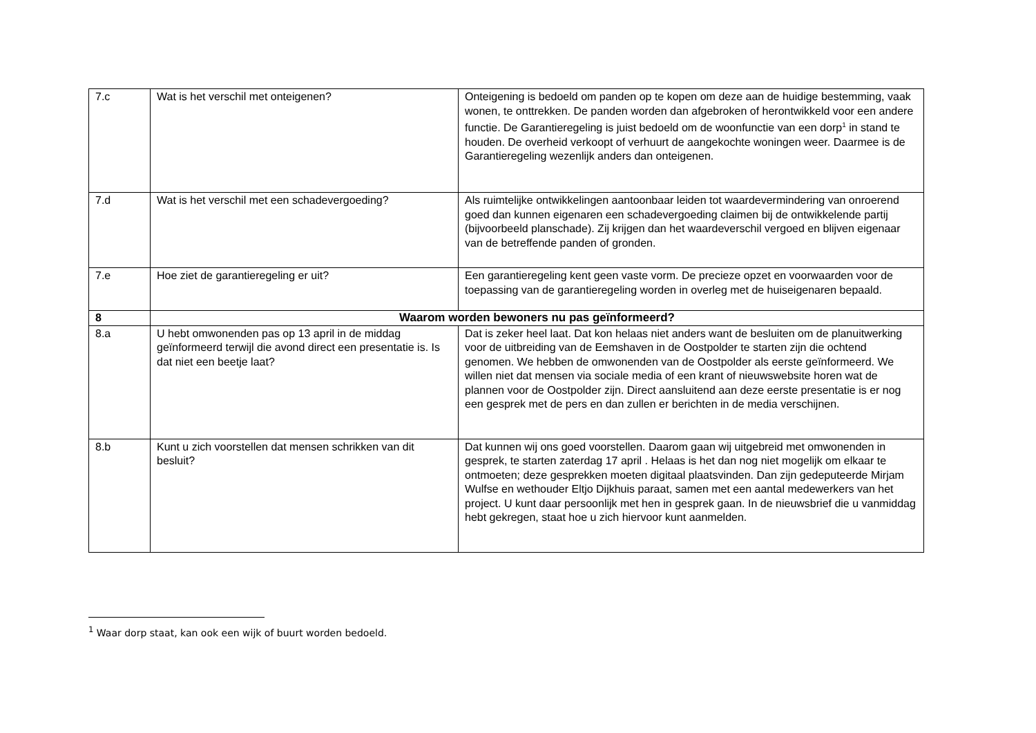| 7.c | Wat is het verschil met onteigenen? | Onteigening is bedoeld om panden op te kopen om deze aan de huidige bestemming, vaak wonen, te onttrekken. De panden worden dan afgebroken of herontwikkeld voor een andere functie. De Garantieregeling is juist bedoeld om de woonfunctie van een dorp<sup>1</sup> in stand te houden. De overheid verkoopt of verhuurt de aangekochte woningen weer. Daarmee is de Garantieregeling wezenlijk anders dan onteigenen. |
| 7.d | Wat is het verschil met een schadevergoeding? | Als ruimtelijke ontwikkelingen aantoonbaar leiden tot waardevermindering van onroerend goed dan kunnen eigenaren een schadevergoeding claimen bij de ontwikkelende partij (bijvoorbeeld planschade). Zij krijgen dan het waardeverschil vergoed en blijven eigenaar van de betreffende panden of gronden. |
| 7.e | Hoe ziet de garantieregeling er uit? | Een garantieregeling kent geen vaste vorm. De precieze opzet en voorwaarden voor de toepassing van de garantieregeling worden in overleg met de huiseigenaren bepaald. |
| 8 | Waarom worden bewoners nu pas geïnformeerd? | |
| 8.a | U hebt omwonenden pas op 13 april in de middag geïnformeerd terwijl die avond direct een presentatie is. Is dat niet een beetje laat? | Dat is zeker heel laat. Dat kon helaas niet anders want de besluiten om de planuitwerking voor de uitbreiding van de Eemshaven in de Oostpolder te starten zijn die ochtend genomen. We hebben de omwonenden van de Oostpolder als eerste geïnformeerd. We willen niet dat mensen via sociale media of een krant of nieuwswebsite horen wat de plannen voor de Oostpolder zijn. Direct aansluitend aan deze eerste presentatie is er nog een gesprek met de pers en dan zullen er berichten in de media verschijnen. |
| 8.b | Kunt u zich voorstellen dat mensen schrikken van dit besluit? | Dat kunnen wij ons goed voorstellen. Daarom gaan wij uitgebreid met omwonenden in gesprek, te starten zaterdag 17 april . Helaas is het dan nog niet mogelijk om elkaar te ontmoeten; deze gesprekken moeten digitaal plaatsvinden. Dan zijn gedeputeerde Mirjam Wulfse en wethouder Eltjo Dijkhuis paraat, samen met een aantal medewerkers van het project. U kunt daar persoonlijk met hen in gesprek gaan. In de nieuwsbrief die u vanmiddag hebt gekregen, staat hoe u zich hiervoor kunt aanmelden. |
<sup>1</sup> Waar dorp staat, kan ook een wijk of buurt worden bedoeld.